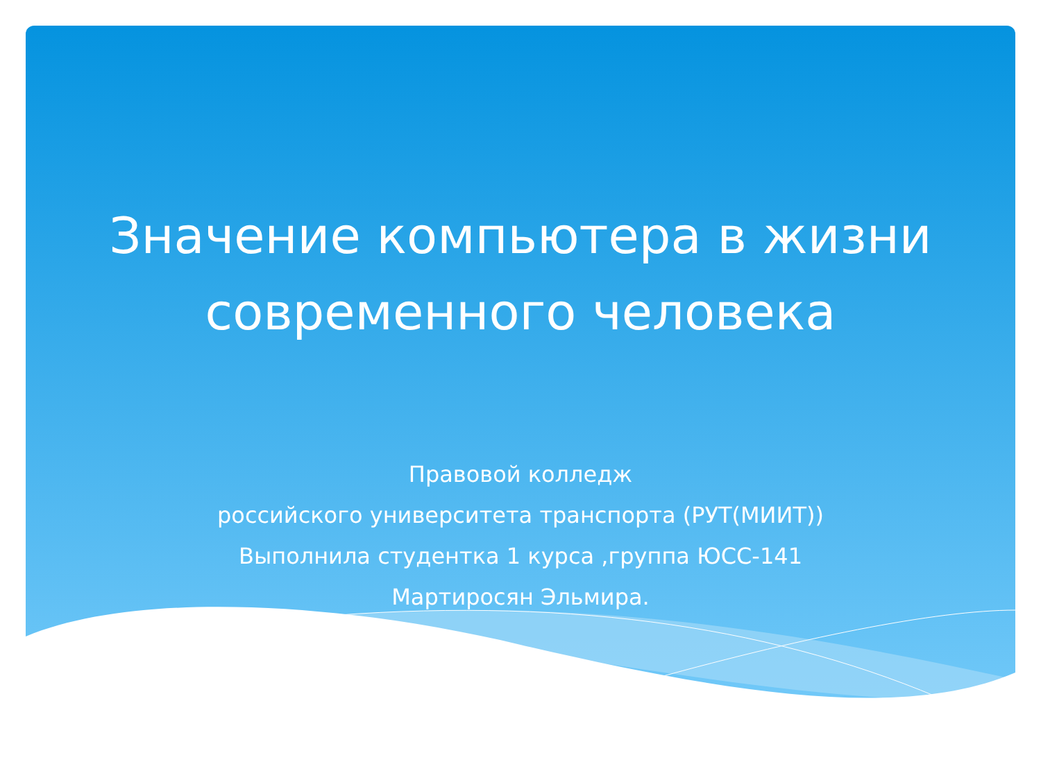Значение компьютера в жизни
современного человека
Правовой колледж
российского университета транспорта (РУТ(МИИТ))
Выполнила студентка 1 курса ,группа ЮСС-141
Мартиросян Эльмира.